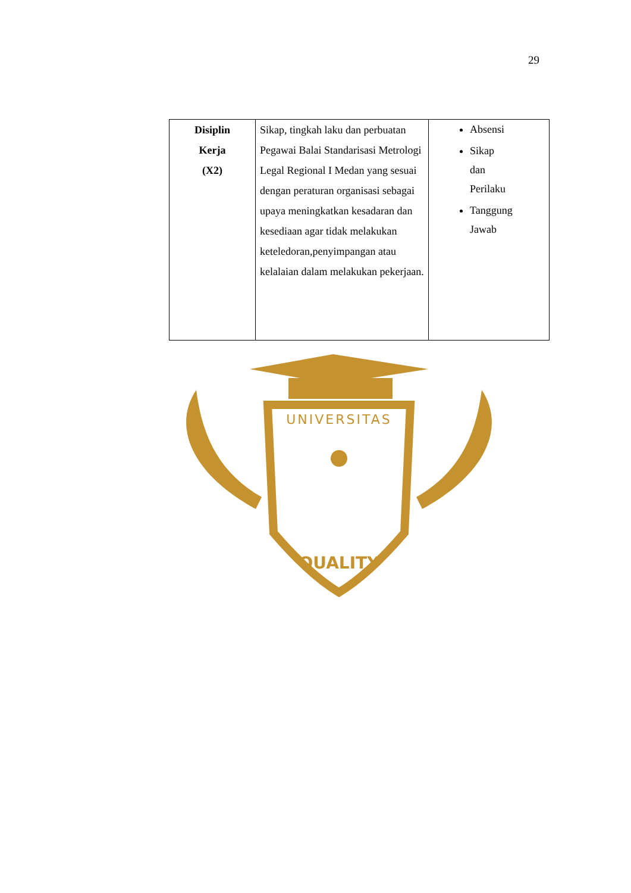29
| Disiplin Kerja (X2) | Sikap, tingkah laku dan perbuatan Pegawai Balai Standarisasi Metrologi Legal Regional I Medan yang sesuai dengan peraturan organisasi sebagai upaya meningkatkan kesadaran dan kesediaan agar tidak melakukan keteledoran,penyimpangan atau kelalaian dalam melakukan pekerjaan. | Absensi Sikap dan Perilaku Tanggung Jawab |
UNIVERSITAS
QUALITY